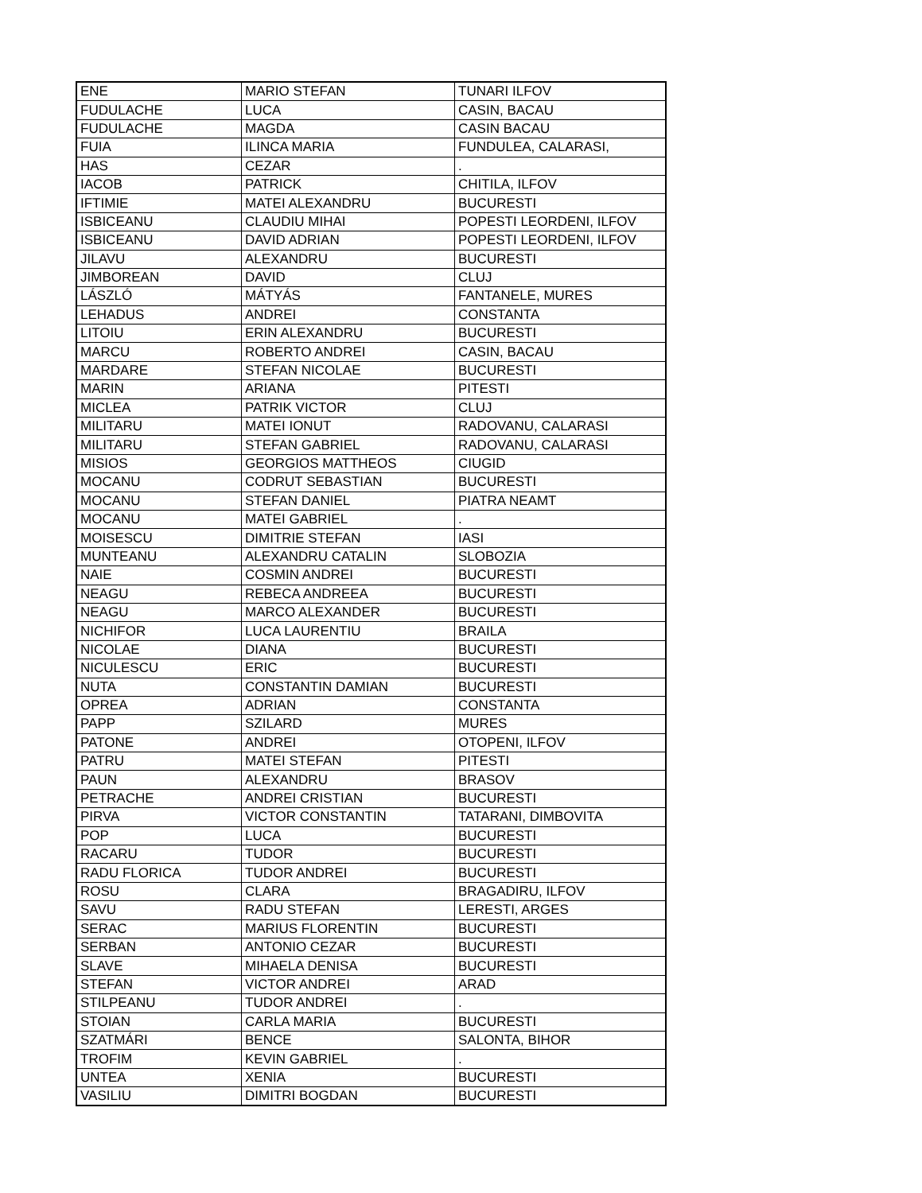| ENE | MARIO STEFAN | TUNARI ILFOV |
| FUDULACHE | LUCA | CASIN, BACAU |
| FUDULACHE | MAGDA | CASIN BACAU |
| FUIA | ILINCA MARIA | FUNDULEA, CALARASI, |
| HAS | CEZAR | . |
| IACOB | PATRICK | CHITILA, ILFOV |
| IFTIMIE | MATEI ALEXANDRU | BUCURESTI |
| ISBICEANU | CLAUDIU MIHAI | POPESTI LEORDENI, ILFOV |
| ISBICEANU | DAVID ADRIAN | POPESTI LEORDENI, ILFOV |
| JILAVU | ALEXANDRU | BUCURESTI |
| JIMBOREAN | DAVID | CLUJ |
| LÁSZLÓ | MÁTYÁS | FANTANELE, MURES |
| LEHADUS | ANDREI | CONSTANTA |
| LITOIU | ERIN ALEXANDRU | BUCURESTI |
| MARCU | ROBERTO ANDREI | CASIN, BACAU |
| MARDARE | STEFAN NICOLAE | BUCURESTI |
| MARIN | ARIANA | PITESTI |
| MICLEA | PATRIK VICTOR | CLUJ |
| MILITARU | MATEI IONUT | RADOVANU, CALARASI |
| MILITARU | STEFAN GABRIEL | RADOVANU, CALARASI |
| MISIOS | GEORGIOS MATTHEOS | CIUGID |
| MOCANU | CODRUT SEBASTIAN | BUCURESTI |
| MOCANU | STEFAN DANIEL | PIATRA NEAMT |
| MOCANU | MATEI GABRIEL | . |
| MOISESCU | DIMITRIE STEFAN | IASI |
| MUNTEANU | ALEXANDRU CATALIN | SLOBOZIA |
| NAIE | COSMIN ANDREI | BUCURESTI |
| NEAGU | REBECA ANDREEA | BUCURESTI |
| NEAGU | MARCO ALEXANDER | BUCURESTI |
| NICHIFOR | LUCA LAURENTIU | BRAILA |
| NICOLAE | DIANA | BUCURESTI |
| NICULESCU | ERIC | BUCURESTI |
| NUTA | CONSTANTIN DAMIAN | BUCURESTI |
| OPREA | ADRIAN | CONSTANTA |
| PAPP | SZILARD | MURES |
| PATONE | ANDREI | OTOPENI, ILFOV |
| PATRU | MATEI STEFAN | PITESTI |
| PAUN | ALEXANDRU | BRASOV |
| PETRACHE | ANDREI CRISTIAN | BUCURESTI |
| PIRVA | VICTOR CONSTANTIN | TATARANI, DIMBOVITA |
| POP | LUCA | BUCURESTI |
| RACARU | TUDOR | BUCURESTI |
| RADU FLORICA | TUDOR ANDREI | BUCURESTI |
| ROSU | CLARA | BRAGADIRU, ILFOV |
| SAVU | RADU STEFAN | LERESTI, ARGES |
| SERAC | MARIUS FLORENTIN | BUCURESTI |
| SERBAN | ANTONIO CEZAR | BUCURESTI |
| SLAVE | MIHAELA DENISA | BUCURESTI |
| STEFAN | VICTOR ANDREI | ARAD |
| STILPEANU | TUDOR ANDREI | . |
| STOIAN | CARLA MARIA | BUCURESTI |
| SZATMÁRI | BENCE | SALONTA, BIHOR |
| TROFIM | KEVIN GABRIEL | . |
| UNTEA | XENIA | BUCURESTI |
| VASILIU | DIMITRI BOGDAN | BUCURESTI |